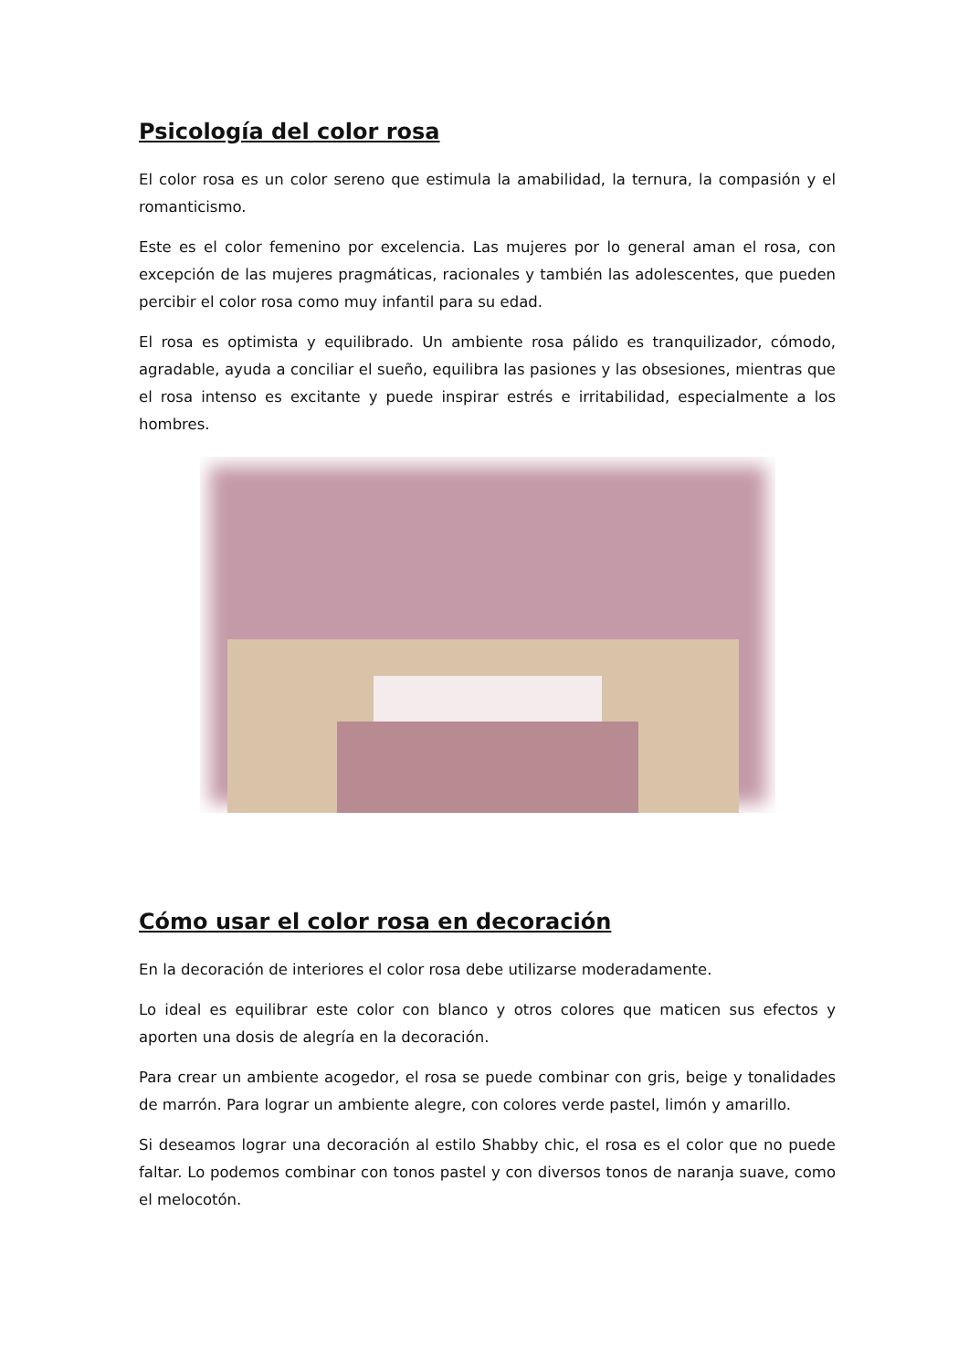Psicología del color rosa
El color rosa es un color sereno que estimula la amabilidad, la ternura, la compasión y el romanticismo.
Este es el color femenino por excelencia. Las mujeres por lo general aman el rosa, con excepción de las mujeres pragmáticas, racionales y también las adolescentes, que pueden percibir el color rosa como muy infantil para su edad.
El rosa es optimista y equilibrado. Un ambiente rosa pálido es tranquilizador, cómodo, agradable, ayuda a conciliar el sueño, equilibra las pasiones y las obsesiones, mientras que el rosa intenso es excitante y puede inspirar estrés e irritabilidad, especialmente a los hombres.
Cómo usar el color rosa en decoración
En la decoración de interiores el color rosa debe utilizarse moderadamente.
Lo ideal es equilibrar este color con blanco y otros colores que maticen sus efectos y aporten una dosis de alegría en la decoración.
Para crear un ambiente acogedor, el rosa se puede combinar con gris, beige y tonalidades de marrón. Para lograr un ambiente alegre, con colores verde pastel, limón y amarillo.
Si deseamos lograr una decoración al estilo Shabby chic, el rosa es el color que no puede faltar. Lo podemos combinar con tonos pastel y con diversos tonos de naranja suave, como el melocotón.